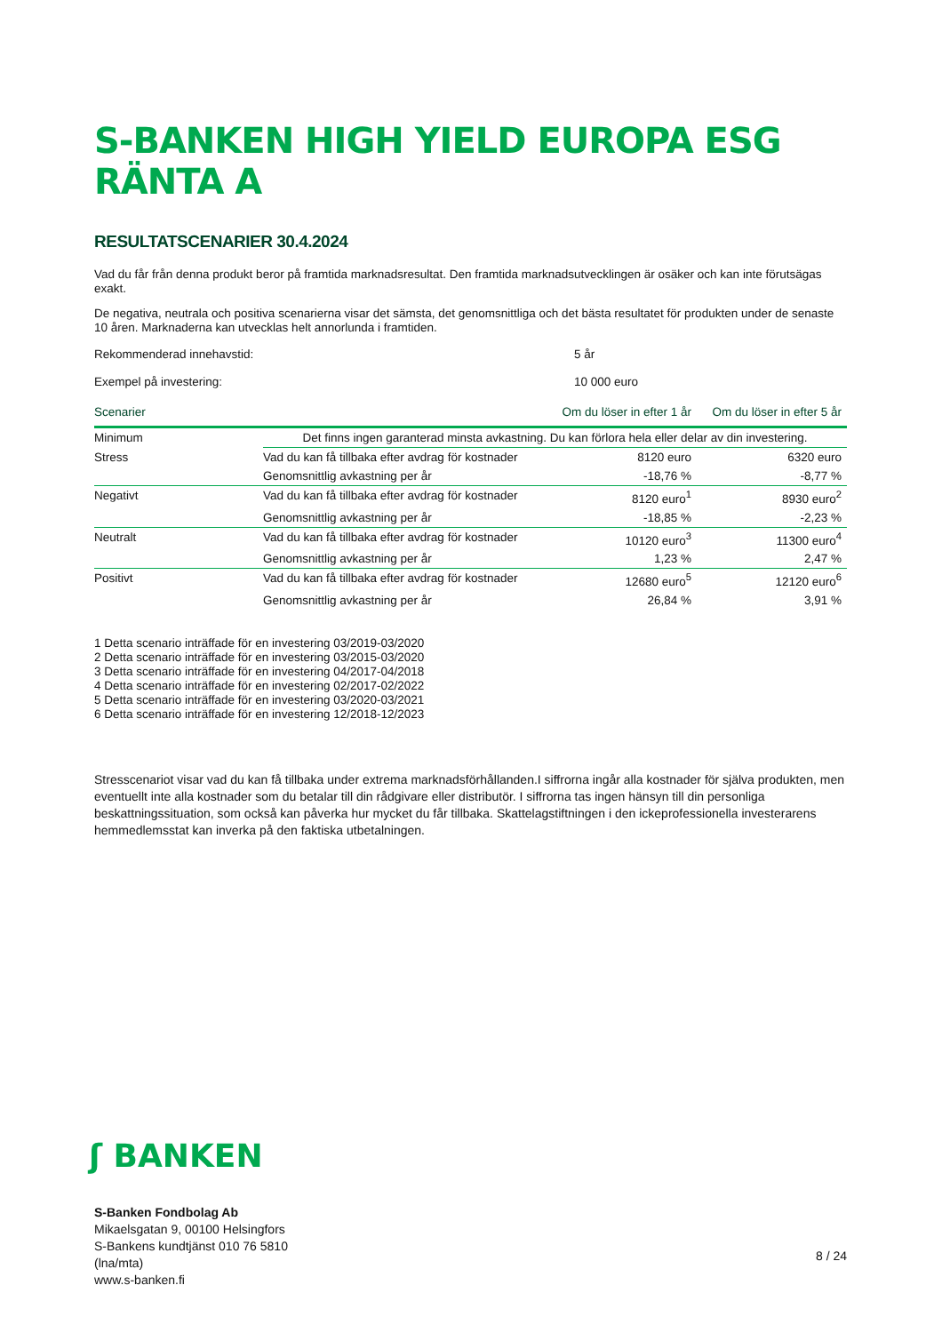S-BANKEN HIGH YIELD EUROPA ESG RÄNTA A
RESULTATSCENARIER 30.4.2024
Vad du får från denna produkt beror på framtida marknadsresultat. Den framtida marknadsutvecklingen är osäker och kan inte förutsägas exakt.
De negativa, neutrala och positiva scenarierna visar det sämsta, det genomsnittliga och det bästa resultatet för produkten under de senaste 10 åren. Marknaderna kan utvecklas helt annorlunda i framtiden.
Rekommenderad innehavstid: 5 år
Exempel på investering: 10 000 euro
| Scenarier | | Om du löser in efter 1 år | Om du löser in efter 5 år |
| --- | --- | --- | --- |
| Minimum | Det finns ingen garanterad minsta avkastning. Du kan förlora hela eller delar av din investering. | | |
| Stress | Vad du kan få tillbaka efter avdrag för kostnader | 8120 euro | 6320 euro |
| | Genomsnittlig avkastning per år | -18,76 % | -8,77 % |
| Negativt | Vad du kan få tillbaka efter avdrag för kostnader | 8120 euro<sup>1</sup> | 8930 euro<sup>2</sup> |
| | Genomsnittlig avkastning per år | -18,85 % | -2,23 % |
| Neutralt | Vad du kan få tillbaka efter avdrag för kostnader | 10120 euro<sup>3</sup> | 11300 euro<sup>4</sup> |
| | Genomsnittlig avkastning per år | 1,23 % | 2,47 % |
| Positivt | Vad du kan få tillbaka efter avdrag för kostnader | 12680 euro<sup>5</sup> | 12120 euro<sup>6</sup> |
| | Genomsnittlig avkastning per år | 26,84 % | 3,91 % |
1 Detta scenario inträffade för en investering 03/2019-03/2020
2 Detta scenario inträffade för en investering 03/2015-03/2020
3 Detta scenario inträffade för en investering 04/2017-04/2018
4 Detta scenario inträffade för en investering 02/2017-02/2022
5 Detta scenario inträffade för en investering 03/2020-03/2021
6 Detta scenario inträffade för en investering 12/2018-12/2023
Stresscenariot visar vad du kan få tillbaka under extrema marknadsförhållanden.I siffrorna ingår alla kostnader för själva produkten, men eventuellt inte alla kostnader som du betalar till din rådgivare eller distributör. I siffrorna tas ingen hänsyn till din personliga beskattningssituation, som också kan påverka hur mycket du får tillbaka. Skattelagstiftningen i den ickeprofessionella investerarens hemmedlemsstat kan inverka på den faktiska utbetalningen.
ʃ BANKEN
S-Banken Fondbolag Ab
Mikaelsgatan 9, 00100 Helsingfors
S-Bankens kundtjänst 010 76 5810
(lna/mta)
www.s-banken.fi
8 / 24